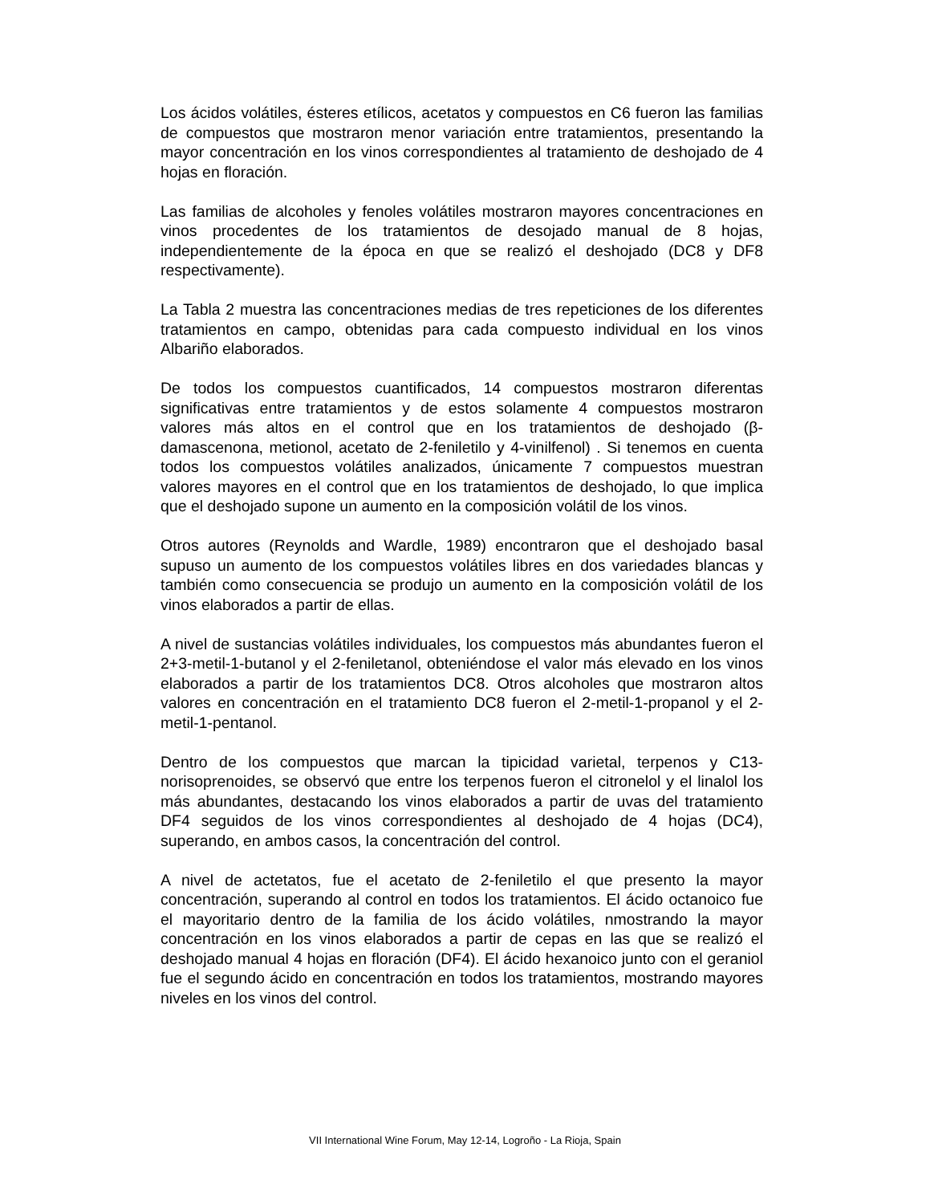Los ácidos volátiles, ésteres etílicos, acetatos y compuestos en C6 fueron las familias de compuestos que mostraron menor variación entre tratamientos, presentando la mayor concentración en los vinos correspondientes al tratamiento de deshojado de 4 hojas en floración.
Las familias de alcoholes y fenoles volátiles mostraron mayores concentraciones en vinos procedentes de los tratamientos de desojado manual de 8 hojas, independientemente de la época en que se realizó el deshojado (DC8 y DF8 respectivamente).
La Tabla 2 muestra las concentraciones medias de tres repeticiones de los diferentes tratamientos en campo, obtenidas para cada compuesto individual en los vinos Albariño elaborados.
De todos los compuestos cuantificados, 14 compuestos mostraron diferentas significativas entre tratamientos y de estos solamente 4 compuestos mostraron valores más altos en el control que en los tratamientos de deshojado (β-damascenona, metionol, acetato de 2-feniletilo y 4-vinilfenol) . Si tenemos en cuenta todos los compuestos volátiles analizados, únicamente 7 compuestos muestran valores mayores en el control que en los tratamientos de deshojado, lo que implica que el deshojado supone un aumento en la composición volátil de los vinos.
Otros autores (Reynolds and Wardle, 1989) encontraron que el deshojado basal supuso un aumento de los compuestos volátiles libres en dos variedades blancas y también como consecuencia se produjo un aumento en la composición volátil de los vinos elaborados a partir de ellas.
A nivel de sustancias volátiles individuales, los compuestos más abundantes fueron el 2+3-metil-1-butanol y el 2-feniletanol, obteniéndose el valor más elevado en los vinos elaborados a partir de los tratamientos DC8. Otros alcoholes que mostraron altos valores en concentración en el tratamiento DC8 fueron el 2-metil-1-propanol y el 2-metil-1-pentanol.
Dentro de los compuestos que marcan la tipicidad varietal, terpenos y C13-norisoprenoides, se observó que entre los terpenos fueron el citronelol y el linalol los más abundantes, destacando los vinos elaborados a partir de uvas del tratamiento DF4 seguidos de los vinos correspondientes al deshojado de 4 hojas (DC4), superando, en ambos casos, la concentración del control.
A nivel de actetatos, fue el acetato de 2-feniletilo el que presento la mayor concentración, superando al control en todos los tratamientos. El ácido octanoico fue el mayoritario dentro de la familia de los ácido volátiles, nmostrando la mayor concentración en los vinos elaborados a partir de cepas en las que se realizó el deshojado manual 4 hojas en floración (DF4). El ácido hexanoico junto con el geraniol fue el segundo ácido en concentración en todos los tratamientos, mostrando mayores niveles en los vinos del control.
VII International Wine Forum, May 12-14, Logroño - La Rioja, Spain